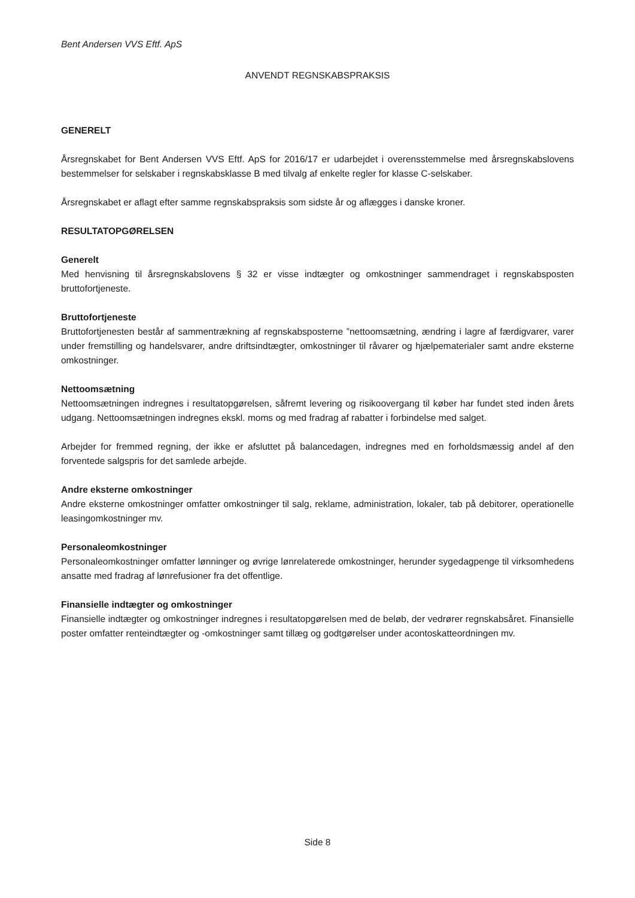Bent Andersen VVS Eftf. ApS
ANVENDT REGNSKABSPRAKSIS
GENERELT
Årsregnskabet for Bent Andersen VVS Eftf. ApS for 2016/17 er udarbejdet i overensstemmelse med årsregnskabslovens bestemmelser for selskaber i regnskabsklasse B med tilvalg af enkelte regler for klasse C-selskaber.
Årsregnskabet er aflagt efter samme regnskabspraksis som sidste år og aflægges i danske kroner.
RESULTATOPGØRELSEN
Generelt
Med henvisning til årsregnskabslovens § 32 er visse indtægter og omkostninger sammendraget i regnskabsposten bruttofortjeneste.
Bruttofortjeneste
Bruttofortjenesten består af sammentrækning af regnskabsposterne ”nettoomsætning, ændring i lagre af færdigvarer, varer under fremstilling og handelsvarer, andre driftsindtægter, omkostninger til råvarer og hjælpematerialer samt andre eksterne omkostninger.
Nettoomsætning
Nettoomsætningen indregnes i resultatopgørelsen, såfremt levering og risikoovergang til køber har fundet sted inden årets udgang. Nettoomsætningen indregnes ekskl. moms og med fradrag af rabatter i forbindelse med salget.
Arbejder for fremmed regning, der ikke er afsluttet på balancedagen, indregnes med en forholdsmæssig andel af den forventede salgspris for det samlede arbejde.
Andre eksterne omkostninger
Andre eksterne omkostninger omfatter omkostninger til salg, reklame, administration, lokaler, tab på debitorer, operationelle leasingomkostninger mv.
Personaleomkostninger
Personaleomkostninger omfatter lønninger og øvrige lønrelaterede omkostninger, herunder sygedagpenge til virksomhedens ansatte med fradrag af lønrefusioner fra det offentlige.
Finansielle indtægter og omkostninger
Finansielle indtægter og omkostninger indregnes i resultatopgørelsen med de beløb, der vedrører regnskabsåret. Finansielle poster omfatter renteindtægter og -omkostninger samt tillæg og godtgørelser under acontoskatteordningen mv.
Side 8